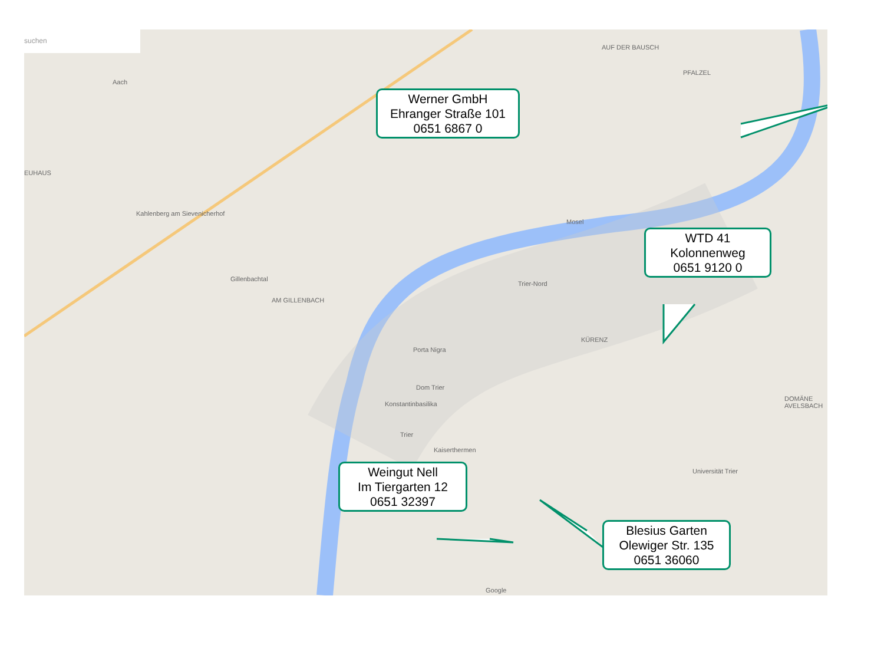suchen
Aach
EUHAUS
Kahlenberg am Sievenicherhof
Gillenbachtal
AM GILLENBACH
AUF DER BAUSCH
PFALZEL
Trier-Nord
Porta Nigra
Dom Trier
Konstantinbasilika
Trier
Kaiserthermen
KÜRENZ
DOMÄNE AVELSBACH
Universität Trier
Mosel
Google
Werner GmbH
Ehranger Straße 101
0651 6867 0
WTD 41
Kolonnenweg
0651 9120 0
Weingut Nell
Im Tiergarten 12
0651 32397
Blesius Garten
Olewiger Str. 135
0651 36060